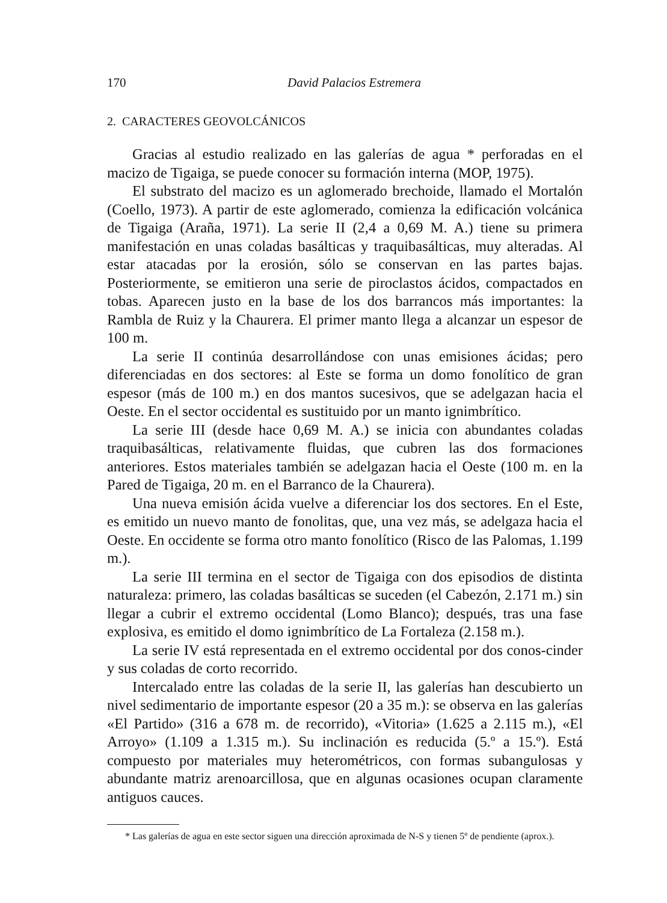170 David Palacios Estremera
2. CARACTERES GEOVOLCÁNICOS
Gracias al estudio realizado en las galerías de agua * perforadas en el macizo de Tigaiga, se puede conocer su formación interna (MOP, 1975).
El substrato del macizo es un aglomerado brechoide, llamado el Mortalón (Coello, 1973). A partir de este aglomerado, comienza la edificación volcánica de Tigaiga (Araña, 1971). La serie II (2,4 a 0,69 M. A.) tiene su primera manifestación en unas coladas basálticas y traquibasálticas, muy alteradas. Al estar atacadas por la erosión, sólo se conservan en las partes bajas. Posteriormente, se emitieron una serie de piroclastos ácidos, compactados en tobas. Aparecen justo en la base de los dos barrancos más importantes: la Rambla de Ruiz y la Chaurera. El primer manto llega a alcanzar un espesor de 100 m.
La serie II continúa desarrollándose con unas emisiones ácidas; pero diferenciadas en dos sectores: al Este se forma un domo fonolítico de gran espesor (más de 100 m.) en dos mantos sucesivos, que se adelgazan hacia el Oeste. En el sector occidental es sustituido por un manto ignimbrítico.
La serie III (desde hace 0,69 M. A.) se inicia con abundantes coladas traquibasálticas, relativamente fluidas, que cubren las dos formaciones anteriores. Estos materiales también se adelgazan hacia el Oeste (100 m. en la Pared de Tigaiga, 20 m. en el Barranco de la Chaurera).
Una nueva emisión ácida vuelve a diferenciar los dos sectores. En el Este, es emitido un nuevo manto de fonolitas, que, una vez más, se adelgaza hacia el Oeste. En occidente se forma otro manto fonolítico (Risco de las Palomas, 1.199 m.).
La serie III termina en el sector de Tigaiga con dos episodios de distinta naturaleza: primero, las coladas basálticas se suceden (el Cabezón, 2.171 m.) sin llegar a cubrir el extremo occidental (Lomo Blanco); después, tras una fase explosiva, es emitido el domo ignimbrítico de La Fortaleza (2.158 m.).
La serie IV está representada en el extremo occidental por dos conos-cinder y sus coladas de corto recorrido.
Intercalado entre las coladas de la serie II, las galerías han descubierto un nivel sedimentario de importante espesor (20 a 35 m.): se observa en las galerías «El Partido» (316 a 678 m. de recorrido), «Vitoria» (1.625 a 2.115 m.), «El Arroyo» (1.109 a 1.315 m.). Su inclinación es reducida (5.º a 15.º). Está compuesto por materiales muy heterométricos, con formas subangulosas y abundante matriz arenoarcillosa, que en algunas ocasiones ocupan claramente antiguos cauces.
* Las galerías de agua en este sector siguen una dirección aproximada de N-S y tienen 5º de pendiente (aprox.).